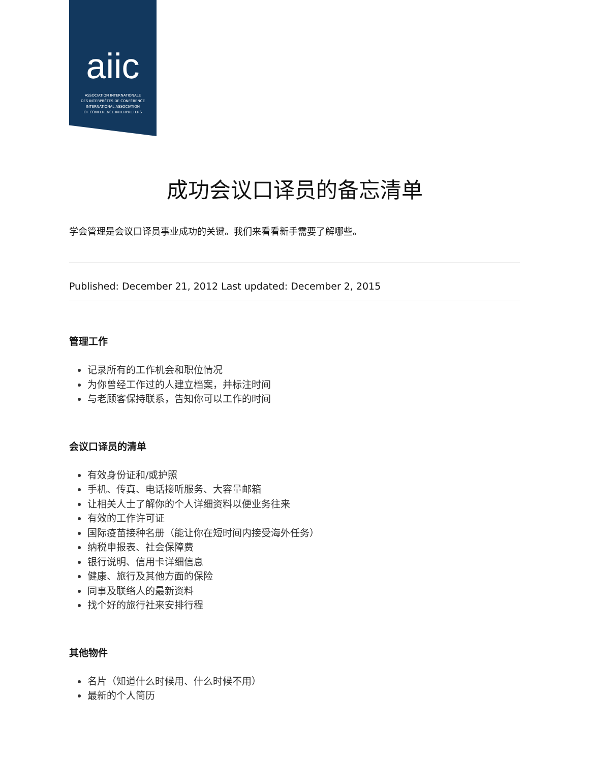aiic
ASSOCIATION INTERNATIONALE
DES INTERPRÈTES DE CONFÉRENCE
INTERNATIONAL ASSOCIATION
OF CONFERENCE INTERPRETERS
成功会议口译员的备忘清单
学会管理是会议口译员事业成功的关键。我们来看看新手需要了解哪些。
Published: December 21, 2012 Last updated: December 2, 2015
管理工作
记录所有的工作机会和职位情况
为你曾经工作过的人建立档案，并标注时间
与老顾客保持联系，告知你可以工作的时间
会议口译员的清单
有效身份证和/或护照
手机、传真、电话接听服务、大容量邮箱
让相关人士了解你的个人详细资料以便业务往来
有效的工作许可证
国际疫苗接种名册（能让你在短时间内接受海外任务）
纳税申报表、社会保障费
银行说明、信用卡详细信息
健康、旅行及其他方面的保险
同事及联络人的最新资料
找个好的旅行社来安排行程
其他物件
名片（知道什么时候用、什么时候不用）
最新的个人简历